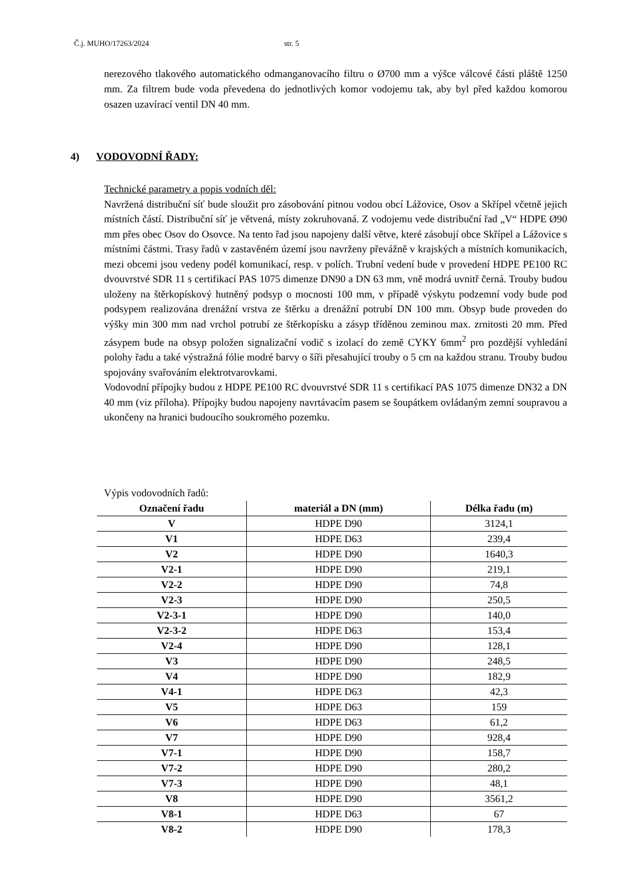Č.j. MUHO/17263/2024 str. 5
nerezového tlakového automatického odmanganovacího filtru o Ø700 mm a výšce válcové části pláště 1250 mm. Za filtrem bude voda převedena do jednotlivých komor vodojemu tak, aby byl před každou komorou osazen uzavírací ventil DN 40 mm.
4) VODOVODNÍ ŘADY:
Technické parametry a popis vodních děl:
Navržená distribuční síť bude sloužit pro zásobování pitnou vodou obcí Lážovice, Osov a Skřípel včetně jejich místních částí. Distribuční síť je větvená, místy zokruhovaná. Z vodojemu vede distribuční řad „V“ HDPE Ø90 mm přes obec Osov do Osovce. Na tento řad jsou napojeny další větve, které zásobují obce Skřípel a Lážovice s místními částmi. Trasy řadů v zastavěném území jsou navrženy převážně v krajských a místních komunikacích, mezi obcemi jsou vedeny podél komunikací, resp. v polích. Trubní vedení bude v provedení HDPE PE100 RC dvouvrstvé SDR 11 s certifikací PAS 1075 dimenze DN90 a DN 63 mm, vně modrá uvnitř černá. Trouby budou uloženy na štěrkopískový hutněný podsyp o mocnosti 100 mm, v případě výskytu podzemní vody bude pod podsypem realizována drenážní vrstva ze štěrku a drenážní potrubí DN 100 mm. Obsyp bude proveden do výšky min 300 mm nad vrchol potrubí ze štěrkopísku a zásyp tříděnou zeminou max. zrnitosti 20 mm. Před zásypem bude na obsyp položen signalizační vodič s izolací do země CYKY 6mm<sup>2</sup> pro pozdější vyhledání polohy řadu a také výstražná fólie modré barvy o šíři přesahující trouby o 5 cm na každou stranu. Trouby budou spojovány svařováním elektrotvarovkami.
Vodovodní přípojky budou z HDPE PE100 RC dvouvrstvé SDR 11 s certifikací PAS 1075 dimenze DN32 a DN 40 mm (viz příloha). Přípojky budou napojeny navrtávacím pasem se šoupátkem ovládaným zemní soupravou a ukončeny na hranici budoucího soukromého pozemku.
Výpis vodovodních řadů:
| Označení řadu | materiál a DN (mm) | Délka řadu (m) |
| --- | --- | --- |
| V | HDPE D90 | 3124,1 |
| V1 | HDPE D63 | 239,4 |
| V2 | HDPE D90 | 1640,3 |
| V2-1 | HDPE D90 | 219,1 |
| V2-2 | HDPE D90 | 74,8 |
| V2-3 | HDPE D90 | 250,5 |
| V2-3-1 | HDPE D90 | 140,0 |
| V2-3-2 | HDPE D63 | 153,4 |
| V2-4 | HDPE D90 | 128,1 |
| V3 | HDPE D90 | 248,5 |
| V4 | HDPE D90 | 182,9 |
| V4-1 | HDPE D63 | 42,3 |
| V5 | HDPE D63 | 159 |
| V6 | HDPE D63 | 61,2 |
| V7 | HDPE D90 | 928,4 |
| V7-1 | HDPE D90 | 158,7 |
| V7-2 | HDPE D90 | 280,2 |
| V7-3 | HDPE D90 | 48,1 |
| V8 | HDPE D90 | 3561,2 |
| V8-1 | HDPE D63 | 67 |
| V8-2 | HDPE D90 | 178,3 |